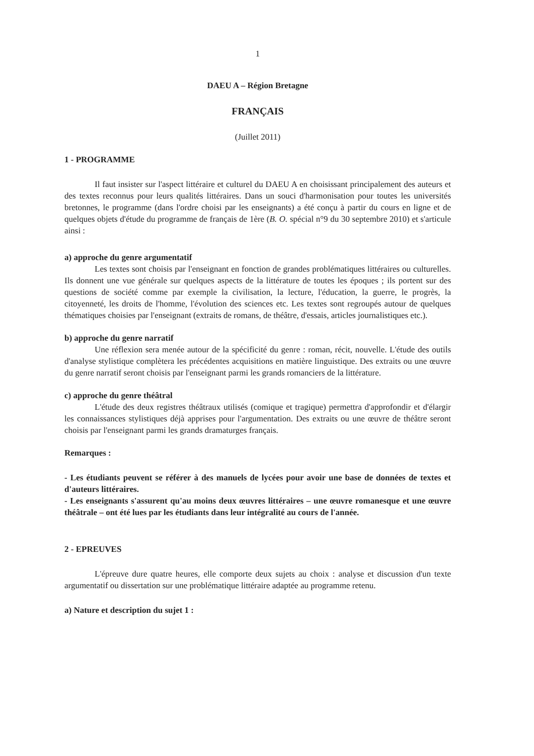1
DAEU A – Région Bretagne
FRANÇAIS
(Juillet 2011)
1 - PROGRAMME
Il faut insister sur l'aspect littéraire et culturel du DAEU A en choisissant principalement des auteurs et des textes reconnus pour leurs qualités littéraires. Dans un souci d'harmonisation pour toutes les universités bretonnes, le programme (dans l'ordre choisi par les enseignants) a été conçu à partir du cours en ligne et de quelques objets d'étude du programme de français de 1ère (B. O. spécial n°9 du 30 septembre 2010) et s'articule ainsi :
a) approche du genre argumentatif
Les textes sont choisis par l'enseignant en fonction de grandes problématiques littéraires ou culturelles. Ils donnent une vue générale sur quelques aspects de la littérature de toutes les époques ; ils portent sur des questions de société comme par exemple la civilisation, la lecture, l'éducation, la guerre, le progrès, la citoyenneté, les droits de l'homme, l'évolution des sciences etc. Les textes sont regroupés autour de quelques thématiques choisies par l'enseignant (extraits de romans, de théâtre, d'essais, articles journalistiques etc.).
b) approche du genre narratif
Une réflexion sera menée autour de la spécificité du genre : roman, récit, nouvelle. L'étude des outils d'analyse stylistique complètera les précédentes acquisitions en matière linguistique. Des extraits ou une œuvre du genre narratif seront choisis par l'enseignant parmi les grands romanciers de la littérature.
c) approche du genre théâtral
L'étude des deux registres théâtraux utilisés (comique et tragique) permettra d'approfondir et d'élargir les connaissances stylistiques déjà apprises pour l'argumentation. Des extraits ou une œuvre de théâtre seront choisis par l'enseignant parmi les grands dramaturges français.
Remarques :
- Les étudiants peuvent se référer à des manuels de lycées pour avoir une base de données de textes et d'auteurs littéraires.
- Les enseignants s'assurent qu'au moins deux œuvres littéraires – une œuvre romanesque et une œuvre théâtrale – ont été lues par les étudiants dans leur intégralité au cours de l'année.
2 - EPREUVES
L'épreuve dure quatre heures, elle comporte deux sujets au choix : analyse et discussion d'un texte argumentatif ou dissertation sur une problématique littéraire adaptée au programme retenu.
a) Nature et description du sujet 1 :